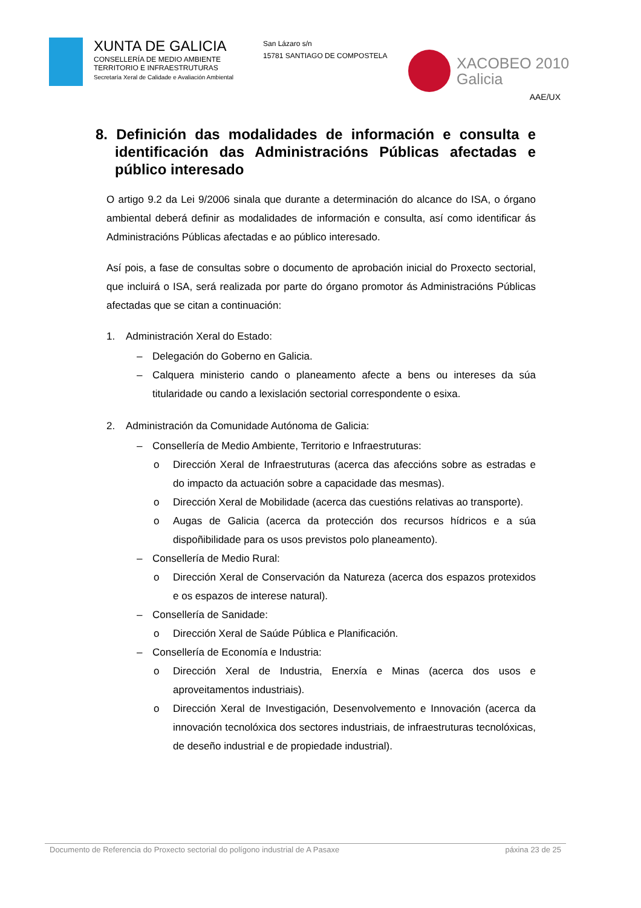XUNTA DE GALICIA
CONSELLERÍA DE MEDIO AMBIENTE
TERRITORIO E INFRAESTRUTURAS
Secretaría Xeral de Calidade e Avaliación Ambiental
San Lázaro s/n
15781 SANTIAGO DE COMPOSTELA
XACOBEO 2010
Galicia
AAE/UX
8. Definición das modalidades de información e consulta e identificación das Administracións Públicas afectadas e público interesado
O artigo 9.2 da Lei 9/2006 sinala que durante a determinación do alcance do ISA, o órgano ambiental deberá definir as modalidades de información e consulta, así como identificar ás Administracións Públicas afectadas e ao público interesado.
Así pois, a fase de consultas sobre o documento de aprobación inicial do Proxecto sectorial, que incluirá o ISA, será realizada por parte do órgano promotor ás Administracións Públicas afectadas que se citan a continuación:
1. Administración Xeral do Estado:
– Delegación do Goberno en Galicia.
– Calquera ministerio cando o planeamento afecte a bens ou intereses da súa titularidade ou cando a lexislación sectorial correspondente o esixa.
2. Administración da Comunidade Autónoma de Galicia:
– Consellería de Medio Ambiente, Territorio e Infraestruturas:
o Dirección Xeral de Infraestruturas (acerca das afeccións sobre as estradas e do impacto da actuación sobre a capacidade das mesmas).
o Dirección Xeral de Mobilidade (acerca das cuestións relativas ao transporte).
o Augas de Galicia (acerca da protección dos recursos hídricos e a súa dispoñibilidade para os usos previstos polo planeamento).
– Consellería de Medio Rural:
o Dirección Xeral de Conservación da Natureza (acerca dos espazos protexidos e os espazos de interese natural).
– Consellería de Sanidade:
o Dirección Xeral de Saúde Pública e Planificación.
– Consellería de Economía e Industria:
o Dirección Xeral de Industria, Enerxía e Minas (acerca dos usos e aproveitamentos industriais).
o Dirección Xeral de Investigación, Desenvolvemento e Innovación (acerca da innovación tecnolóxica dos sectores industriais, de infraestruturas tecnolóxicas, de deseño industrial e de propiedade industrial).
Documento de Referencia do Proxecto sectorial do polígono industrial de A Pasaxe páxina 23 de 25